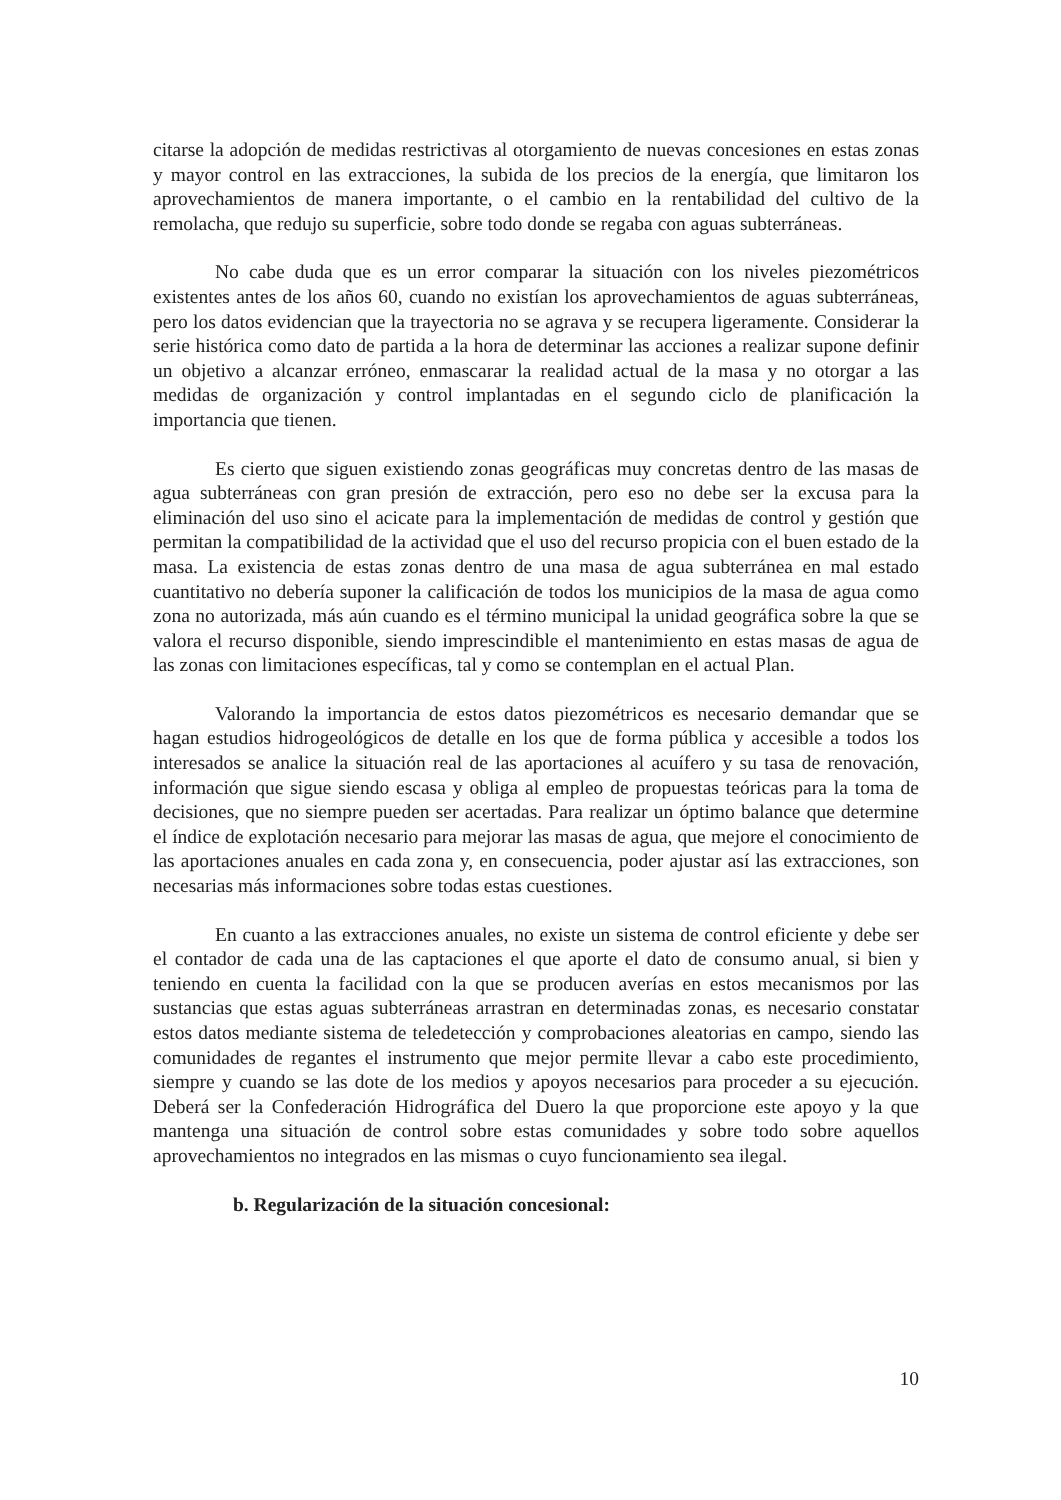citarse la adopción de medidas restrictivas al otorgamiento de nuevas concesiones en estas zonas y mayor control en las extracciones, la subida de los precios de la energía, que limitaron los aprovechamientos de manera importante, o el cambio en la rentabilidad del cultivo de la remolacha, que redujo su superficie, sobre todo donde se regaba con aguas subterráneas.
No cabe duda que es un error comparar la situación con los niveles piezométricos existentes antes de los años 60, cuando no existían los aprovechamientos de aguas subterráneas, pero los datos evidencian que la trayectoria no se agrava y se recupera ligeramente. Considerar la serie histórica como dato de partida a la hora de determinar las acciones a realizar supone definir un objetivo a alcanzar erróneo, enmascarar la realidad actual de la masa y no otorgar a las medidas de organización y control implantadas en el segundo ciclo de planificación la importancia que tienen.
Es cierto que siguen existiendo zonas geográficas muy concretas dentro de las masas de agua subterráneas con gran presión de extracción, pero eso no debe ser la excusa para la eliminación del uso sino el acicate para la implementación de medidas de control y gestión que permitan la compatibilidad de la actividad que el uso del recurso propicia con el buen estado de la masa. La existencia de estas zonas dentro de una masa de agua subterránea en mal estado cuantitativo no debería suponer la calificación de todos los municipios de la masa de agua como zona no autorizada, más aún cuando es el término municipal la unidad geográfica sobre la que se valora el recurso disponible, siendo imprescindible el mantenimiento en estas masas de agua de las zonas con limitaciones específicas, tal y como se contemplan en el actual Plan.
Valorando la importancia de estos datos piezométricos es necesario demandar que se hagan estudios hidrogeológicos de detalle en los que de forma pública y accesible a todos los interesados se analice la situación real de las aportaciones al acuífero y su tasa de renovación, información que sigue siendo escasa y obliga al empleo de propuestas teóricas para la toma de decisiones, que no siempre pueden ser acertadas. Para realizar un óptimo balance que determine el índice de explotación necesario para mejorar las masas de agua, que mejore el conocimiento de las aportaciones anuales en cada zona y, en consecuencia, poder ajustar así las extracciones, son necesarias más informaciones sobre todas estas cuestiones.
En cuanto a las extracciones anuales, no existe un sistema de control eficiente y debe ser el contador de cada una de las captaciones el que aporte el dato de consumo anual, si bien y teniendo en cuenta la facilidad con la que se producen averías en estos mecanismos por las sustancias que estas aguas subterráneas arrastran en determinadas zonas, es necesario constatar estos datos mediante sistema de teledetección y comprobaciones aleatorias en campo, siendo las comunidades de regantes el instrumento que mejor permite llevar a cabo este procedimiento, siempre y cuando se las dote de los medios y apoyos necesarios para proceder a su ejecución. Deberá ser la Confederación Hidrográfica del Duero la que proporcione este apoyo y la que mantenga una situación de control sobre estas comunidades y sobre todo sobre aquellos aprovechamientos no integrados en las mismas o cuyo funcionamiento sea ilegal.
b. Regularización de la situación concesional:
10